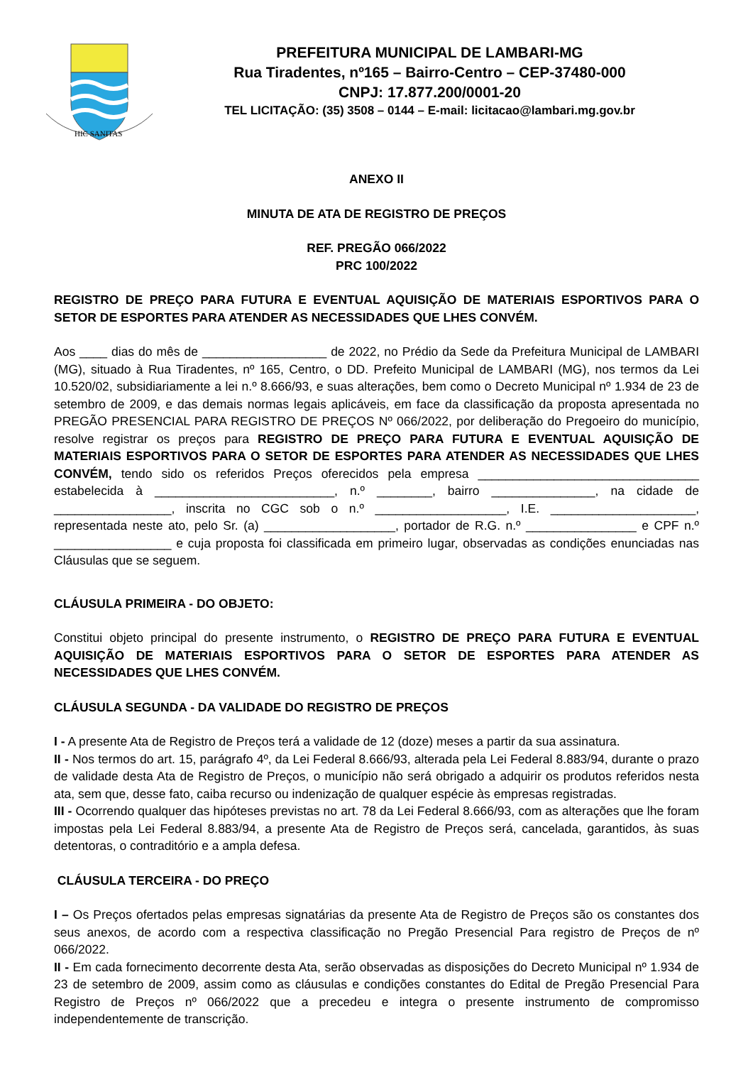HIC SANITAS
PREFEITURA MUNICIPAL DE LAMBARI-MG
Rua Tiradentes, nº165 – Bairro-Centro – CEP-37480-000
CNPJ: 17.877.200/0001-20
TEL LICITAÇÃO: (35) 3508 – 0144 – E-mail: licitacao@lambari.mg.gov.br
ANEXO II
MINUTA DE ATA DE REGISTRO DE PREÇOS
REF. PREGÃO 066/2022
PRC 100/2022
REGISTRO DE PREÇO PARA FUTURA E EVENTUAL AQUISIÇÃO DE MATERIAIS ESPORTIVOS PARA O SETOR DE ESPORTES PARA ATENDER AS NECESSIDADES QUE LHES CONVÉM.
Aos ____ dias do mês de __________________ de 2022, no Prédio da Sede da Prefeitura Municipal de LAMBARI (MG), situado à Rua Tiradentes, nº 165, Centro, o DD. Prefeito Municipal de LAMBARI (MG), nos termos da Lei 10.520/02, subsidiariamente a lei n.º 8.666/93, e suas alterações, bem como o Decreto Municipal nº 1.934 de 23 de setembro de 2009, e das demais normas legais aplicáveis, em face da classificação da proposta apresentada no PREGÃO PRESENCIAL PARA REGISTRO DE PREÇOS Nº 066/2022, por deliberação do Pregoeiro do município, resolve registrar os preços para REGISTRO DE PREÇO PARA FUTURA E EVENTUAL AQUISIÇÃO DE MATERIAIS ESPORTIVOS PARA O SETOR DE ESPORTES PARA ATENDER AS NECESSIDADES QUE LHES CONVÉM, tendo sido os referidos Preços oferecidos pela empresa ________________________________ estabelecida à __________________________, n.º ________, bairro _______________, na cidade de _________________, inscrita no CGC sob o n.º ___________________, I.E. _____________________, representada neste ato, pelo Sr. (a) ___________________, portador de R.G. n.º ________________ e CPF n.º _________________ e cuja proposta foi classificada em primeiro lugar, observadas as condições enunciadas nas Cláusulas que se seguem.
CLÁUSULA PRIMEIRA - DO OBJETO:
Constitui objeto principal do presente instrumento, o REGISTRO DE PREÇO PARA FUTURA E EVENTUAL AQUISIÇÃO DE MATERIAIS ESPORTIVOS PARA O SETOR DE ESPORTES PARA ATENDER AS NECESSIDADES QUE LHES CONVÉM.
CLÁUSULA SEGUNDA - DA VALIDADE DO REGISTRO DE PREÇOS
I - A presente Ata de Registro de Preços terá a validade de 12 (doze) meses a partir da sua assinatura.
II - Nos termos do art. 15, parágrafo 4º, da Lei Federal 8.666/93, alterada pela Lei Federal 8.883/94, durante o prazo de validade desta Ata de Registro de Preços, o município não será obrigado a adquirir os produtos referidos nesta ata, sem que, desse fato, caiba recurso ou indenização de qualquer espécie às empresas registradas.
III - Ocorrendo qualquer das hipóteses previstas no art. 78 da Lei Federal 8.666/93, com as alterações que lhe foram impostas pela Lei Federal 8.883/94, a presente Ata de Registro de Preços será, cancelada, garantidos, às suas detentoras, o contraditório e a ampla defesa.
CLÁUSULA TERCEIRA - DO PREÇO
I – Os Preços ofertados pelas empresas signatárias da presente Ata de Registro de Preços são os constantes dos seus anexos, de acordo com a respectiva classificação no Pregão Presencial Para registro de Preços de nº 066/2022.
II - Em cada fornecimento decorrente desta Ata, serão observadas as disposições do Decreto Municipal nº 1.934 de 23 de setembro de 2009, assim como as cláusulas e condições constantes do Edital de Pregão Presencial Para Registro de Preços nº 066/2022 que a precedeu e integra o presente instrumento de compromisso independentemente de transcrição.